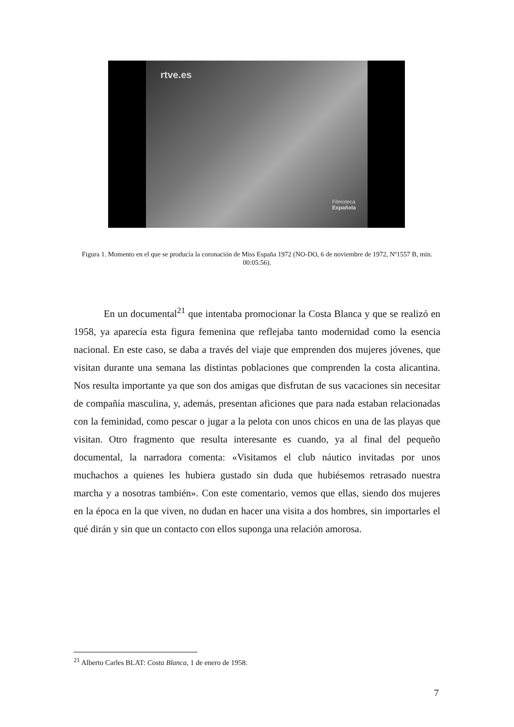rtve.es
Filmoteca
Española
Figura 1. Momento en el que se producía la coronación de Miss España 1972 (NO-DO, 6 de noviembre de 1972, Nº1557 B, min. 00:05:56).
En un documental<sup>21</sup> que intentaba promocionar la Costa Blanca y que se realizó en 1958, ya aparecía esta figura femenina que reflejaba tanto modernidad como la esencia nacional. En este caso, se daba a través del viaje que emprenden dos mujeres jóvenes, que visitan durante una semana las distintas poblaciones que comprenden la costa alicantina. Nos resulta importante ya que son dos amigas que disfrutan de sus vacaciones sin necesitar de compañía masculina, y, además, presentan aficiones que para nada estaban relacionadas con la feminidad, como pescar o jugar a la pelota con unos chicos en una de las playas que visitan. Otro fragmento que resulta interesante es cuando, ya al final del pequeño documental, la narradora comenta: «Visitamos el club náutico invitadas por unos muchachos a quienes les hubiera gustado sin duda que hubiésemos retrasado nuestra marcha y a nosotras también». Con este comentario, vemos que ellas, siendo dos mujeres en la época en la que viven, no dudan en hacer una visita a dos hombres, sin importarles el qué dirán y sin que un contacto con ellos suponga una relación amorosa.
<sup>21</sup> Alberto Carles BLAT: Costa Blanca, 1 de enero de 1958.
7